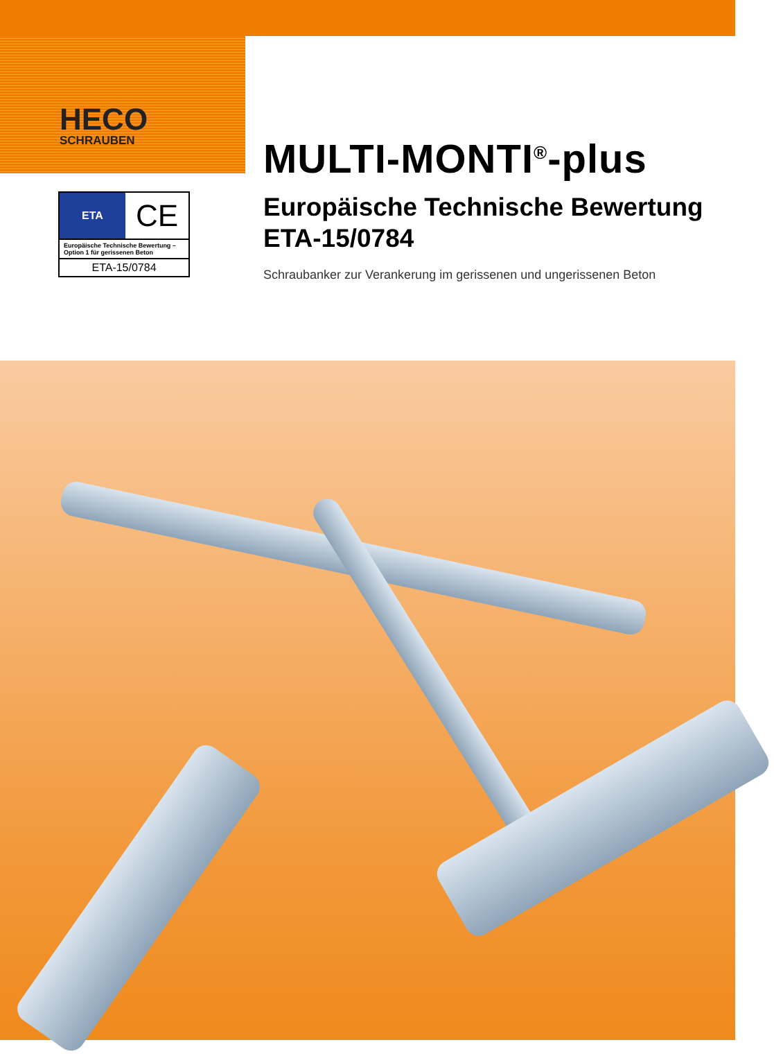HECO
SCHRAUBEN
ETA
CE
Europäische Technische Bewertung – Option 1 für gerissenen Beton
ETA-15/0784
MULTI-MONTI<sup>®</sup>-plus
Europäische Technische Bewertung ETA-15/0784
Schraubanker zur Verankerung im gerissenen und ungerissenen Beton